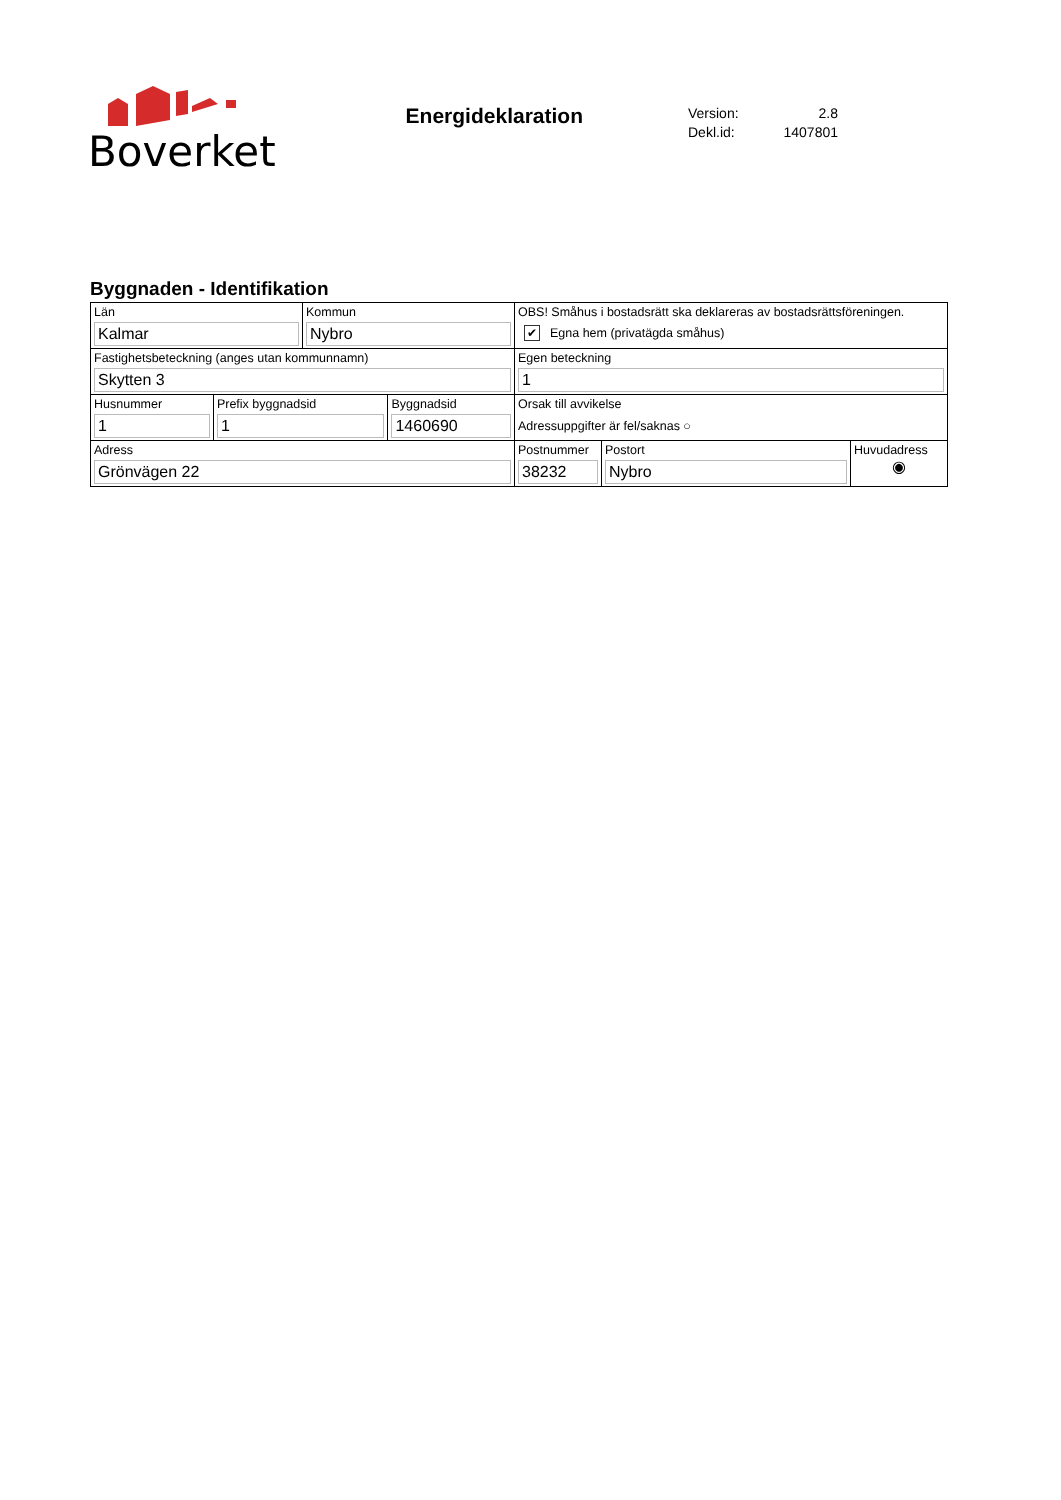Boverket
Energideklaration
Version: 2.8
Dekl.id: 1407801
Byggnaden - Identifikation
| Län Kalmar | Kommun Nybro | OBS! Småhus i bostadsrätt ska deklareras av bostadsrättsföreningen. ✔ Egna hem (privatägda småhus) | | |
| Fastighetsbeteckning (anges utan kommunnamn) Skytten 3 | | Egen beteckning 1 | | |
| / Husnummer 1 / Prefix byggnadsid 1 / Byggnadsid 1460690 / | | Orsak till avvikelse Adressuppgifter är fel/saknas ○ | | |
| Adress Grönvägen 22 | | Postnummer 38232 | Postort Nybro | Huvudadress ◉ |